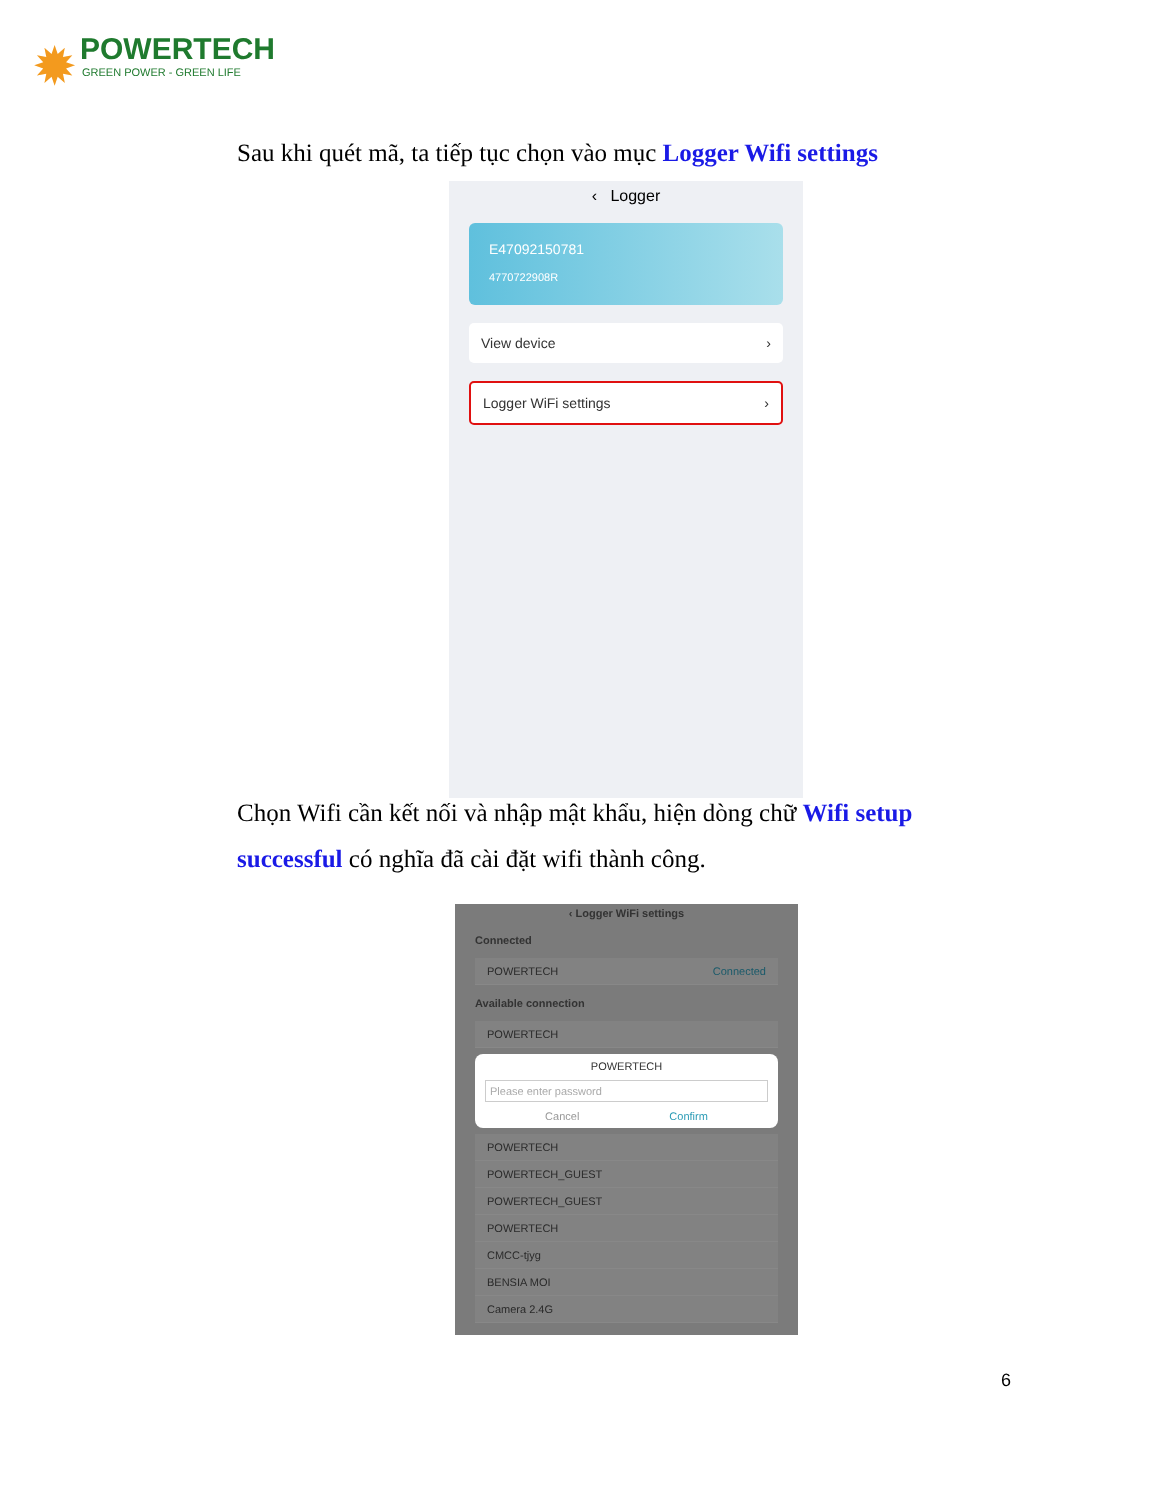✹
POWERTECH
GREEN POWER - GREEN LIFE
Sau khi quét mã, ta tiếp tục chọn vào mục Logger Wifi settings
‹ Logger
E47092150781
4770722908R
View device ›
Logger WiFi settings ›
Chọn Wifi cần kết nối và nhập mật khẩu, hiện dòng chữ Wifi setup successful có nghĩa đã cài đặt wifi thành công.
‹ Logger WiFi settings
Connected
POWERTECH Connected
Available connection
POWERTECH
POWERTECH
Please enter password
Cancel Confirm
POWERTECH
POWERTECH_GUEST
POWERTECH_GUEST
POWERTECH
CMCC-tjyg
BENSIA MOI
Camera 2.4G
6